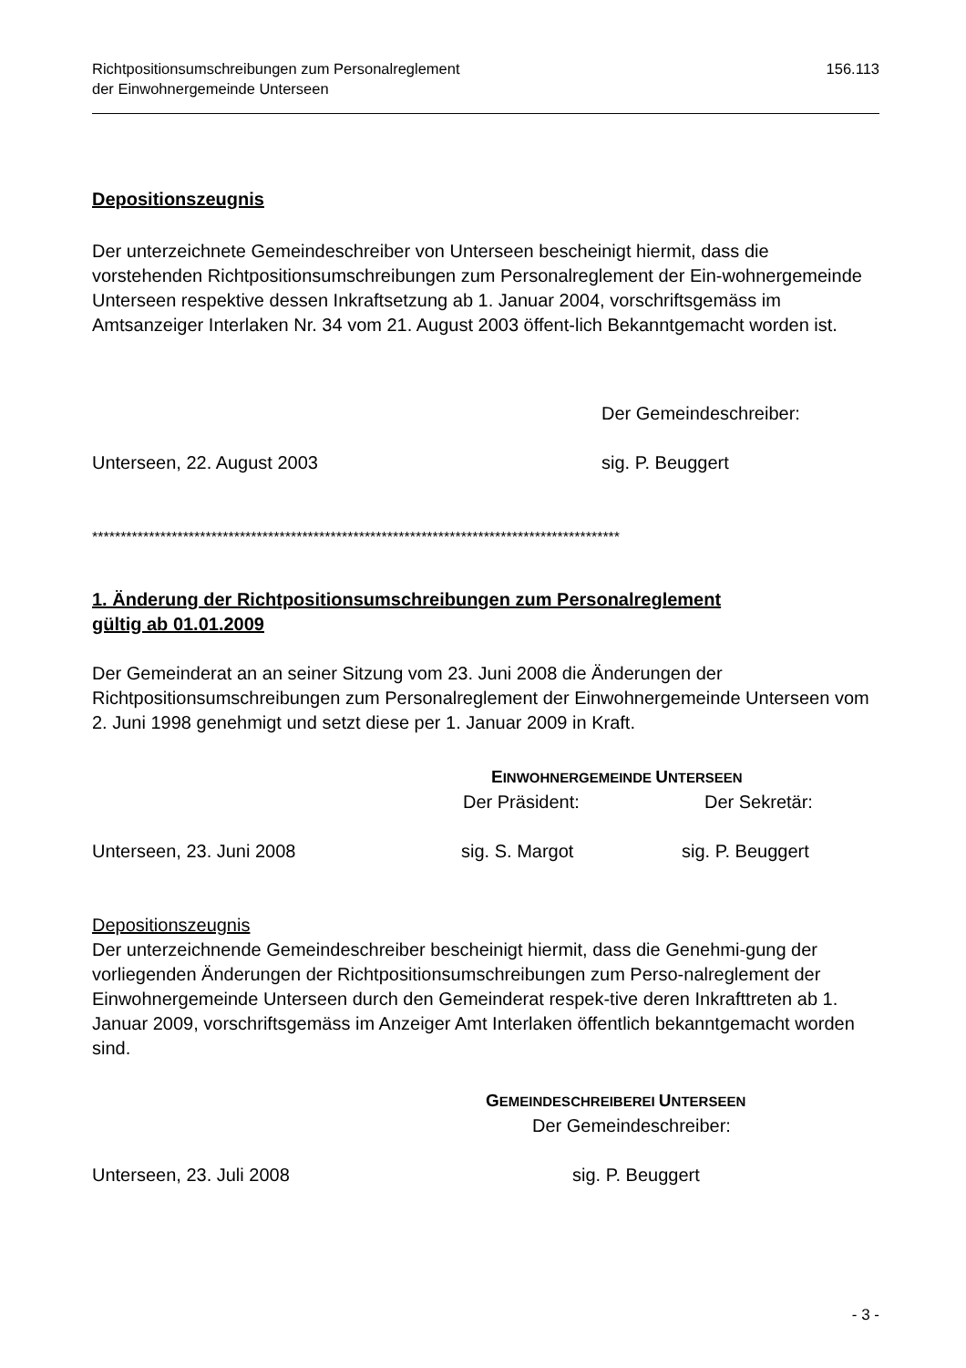Richtpositionsumschreibungen zum Personalreglement
der Einwohnergemeinde Unterseen
156.113
Depositionszeugnis
Der unterzeichnete Gemeindeschreiber von Unterseen bescheinigt hiermit, dass die vorstehenden Richtpositionsumschreibungen zum Personalreglement der Ein-wohnergemeinde Unterseen respektive dessen Inkraftsetzung ab 1. Januar 2004, vorschriftsgemäss im Amtsanzeiger Interlaken Nr. 34 vom 21. August 2003 öffent-lich Bekanntgemacht worden ist.
Der Gemeindeschreiber:
Unterseen, 22. August 2003 sig. P. Beuggert
*********************************************************************************************
1. Änderung der Richtpositionsumschreibungen zum Personalreglement
gültig ab 01.01.2009
Der Gemeinderat an an seiner Sitzung vom 23. Juni 2008 die Änderungen der Richtpositionsumschreibungen zum Personalreglement der Einwohnergemeinde Unterseen vom 2. Juni 1998 genehmigt und setzt diese per 1. Januar 2009 in Kraft.
EINWOHNERGEMEINDE UNTERSEEN
Der Präsident: Der Sekretär:
Unterseen, 23. Juni 2008 sig. S. Margot sig. P. Beuggert
Depositionszeugnis
Der unterzeichnende Gemeindeschreiber bescheinigt hiermit, dass die Genehmi-gung der vorliegenden Änderungen der Richtpositionsumschreibungen zum Perso-nalreglement der Einwohnergemeinde Unterseen durch den Gemeinderat respek-tive deren Inkrafttreten ab 1. Januar 2009, vorschriftsgemäss im Anzeiger Amt Interlaken öffentlich bekanntgemacht worden sind.
GEMEINDESCHREIBEREI UNTERSEEN
Der Gemeindeschreiber:
Unterseen, 23. Juli 2008 sig. P. Beuggert
- 3 -